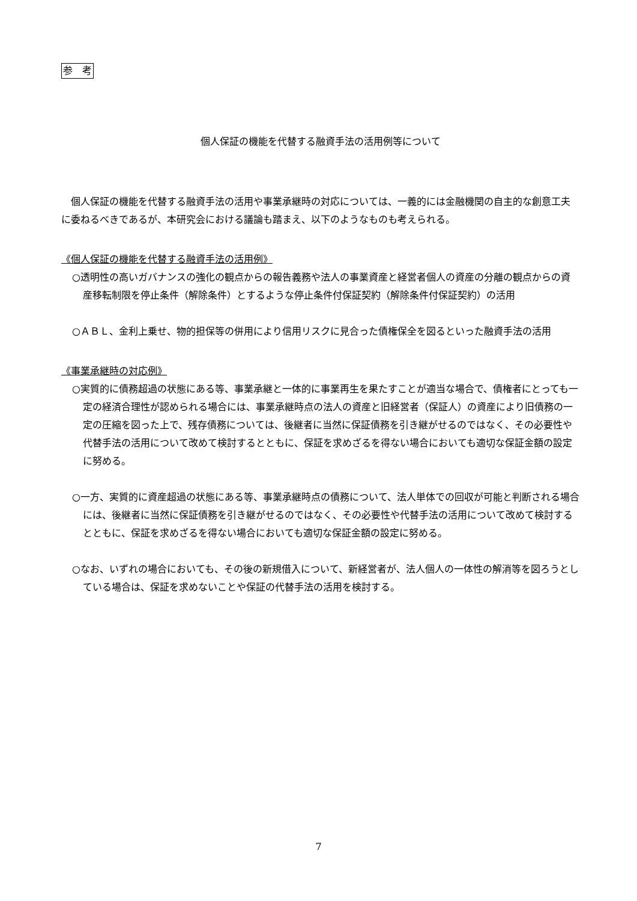参　考
個人保証の機能を代替する融資手法の活用例等について
個人保証の機能を代替する融資手法の活用や事業承継時の対応については、一義的には金融機関の自主的な創意工夫に委ねるべきであるが、本研究会における議論も踏まえ、以下のようなものも考えられる。
《個人保証の機能を代替する融資手法の活用例》
○透明性の高いガバナンスの強化の観点からの報告義務や法人の事業資産と経営者個人の資産の分離の観点からの資産移転制限を停止条件（解除条件）とするような停止条件付保証契約（解除条件付保証契約）の活用
○ＡＢＬ、金利上乗せ、物的担保等の併用により信用リスクに見合った債権保全を図るといった融資手法の活用
《事業承継時の対応例》
○実質的に債務超過の状態にある等、事業承継と一体的に事業再生を果たすことが適当な場合で、債権者にとっても一定の経済合理性が認められる場合には、事業承継時点の法人の資産と旧経営者（保証人）の資産により旧債務の一定の圧縮を図った上で、残存債務については、後継者に当然に保証債務を引き継がせるのではなく、その必要性や代替手法の活用について改めて検討するとともに、保証を求めざるを得ない場合においても適切な保証金額の設定に努める。
○一方、実質的に資産超過の状態にある等、事業承継時点の債務について、法人単体での回収が可能と判断される場合には、後継者に当然に保証債務を引き継がせるのではなく、その必要性や代替手法の活用について改めて検討するとともに、保証を求めざるを得ない場合においても適切な保証金額の設定に努める。
○なお、いずれの場合においても、その後の新規借入について、新経営者が、法人個人の一体性の解消等を図ろうとしている場合は、保証を求めないことや保証の代替手法の活用を検討する。
7